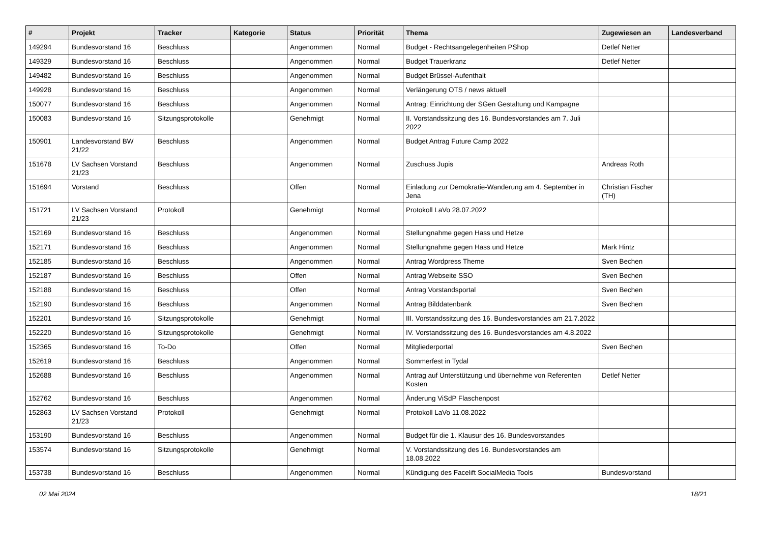| # | Projekt | Tracker | Kategorie | Status | Priorität | Thema | Zugewiesen an | Landesverband |
| --- | --- | --- | --- | --- | --- | --- | --- | --- |
| 149294 | Bundesvorstand 16 | Beschluss | | Angenommen | Normal | Budget - Rechtsangelegenheiten PShop | Detlef Netter | |
| 149329 | Bundesvorstand 16 | Beschluss | | Angenommen | Normal | Budget Trauerkranz | Detlef Netter | |
| 149482 | Bundesvorstand 16 | Beschluss | | Angenommen | Normal | Budget Brüssel-Aufenthalt | | |
| 149928 | Bundesvorstand 16 | Beschluss | | Angenommen | Normal | Verlängerung OTS / news aktuell | | |
| 150077 | Bundesvorstand 16 | Beschluss | | Angenommen | Normal | Antrag: Einrichtung der SGen Gestaltung und Kampagne | | |
| 150083 | Bundesvorstand 16 | Sitzungsprotokolle | | Genehmigt | Normal | II. Vorstandssitzung des 16. Bundesvorstandes am 7. Juli 2022 | | |
| 150901 | Landesvorstand BW 21/22 | Beschluss | | Angenommen | Normal | Budget Antrag Future Camp 2022 | | |
| 151678 | LV Sachsen Vorstand 21/23 | Beschluss | | Angenommen | Normal | Zuschuss Jupis | Andreas Roth | |
| 151694 | Vorstand | Beschluss | | Offen | Normal | Einladung zur Demokratie-Wanderung am 4. September in Jena | Christian Fischer (TH) | |
| 151721 | LV Sachsen Vorstand 21/23 | Protokoll | | Genehmigt | Normal | Protokoll LaVo 28.07.2022 | | |
| 152169 | Bundesvorstand 16 | Beschluss | | Angenommen | Normal | Stellungnahme gegen Hass und Hetze | | |
| 152171 | Bundesvorstand 16 | Beschluss | | Angenommen | Normal | Stellungnahme gegen Hass und Hetze | Mark Hintz | |
| 152185 | Bundesvorstand 16 | Beschluss | | Angenommen | Normal | Antrag Wordpress Theme | Sven Bechen | |
| 152187 | Bundesvorstand 16 | Beschluss | | Offen | Normal | Antrag Webseite SSO | Sven Bechen | |
| 152188 | Bundesvorstand 16 | Beschluss | | Offen | Normal | Antrag Vorstandsportal | Sven Bechen | |
| 152190 | Bundesvorstand 16 | Beschluss | | Angenommen | Normal | Antrag Bilddatenbank | Sven Bechen | |
| 152201 | Bundesvorstand 16 | Sitzungsprotokolle | | Genehmigt | Normal | III. Vorstandssitzung des 16. Bundesvorstandes am 21.7.2022 | | |
| 152220 | Bundesvorstand 16 | Sitzungsprotokolle | | Genehmigt | Normal | IV. Vorstandssitzung des 16. Bundesvorstandes am 4.8.2022 | | |
| 152365 | Bundesvorstand 16 | To-Do | | Offen | Normal | Mitgliederportal | Sven Bechen | |
| 152619 | Bundesvorstand 16 | Beschluss | | Angenommen | Normal | Sommerfest in Tydal | | |
| 152688 | Bundesvorstand 16 | Beschluss | | Angenommen | Normal | Antrag auf Unterstützung und übernehme von Referenten Kosten | Detlef Netter | |
| 152762 | Bundesvorstand 16 | Beschluss | | Angenommen | Normal | Änderung ViSdP Flaschenpost | | |
| 152863 | LV Sachsen Vorstand 21/23 | Protokoll | | Genehmigt | Normal | Protokoll LaVo 11.08.2022 | | |
| 153190 | Bundesvorstand 16 | Beschluss | | Angenommen | Normal | Budget für die 1. Klausur des 16. Bundesvorstandes | | |
| 153574 | Bundesvorstand 16 | Sitzungsprotokolle | | Genehmigt | Normal | V. Vorstandssitzung des 16. Bundesvorstandes am 18.08.2022 | | |
| 153738 | Bundesvorstand 16 | Beschluss | | Angenommen | Normal | Kündigung des Facelift SocialMedia Tools | Bundesvorstand | |
02 Mai 2024 18/21